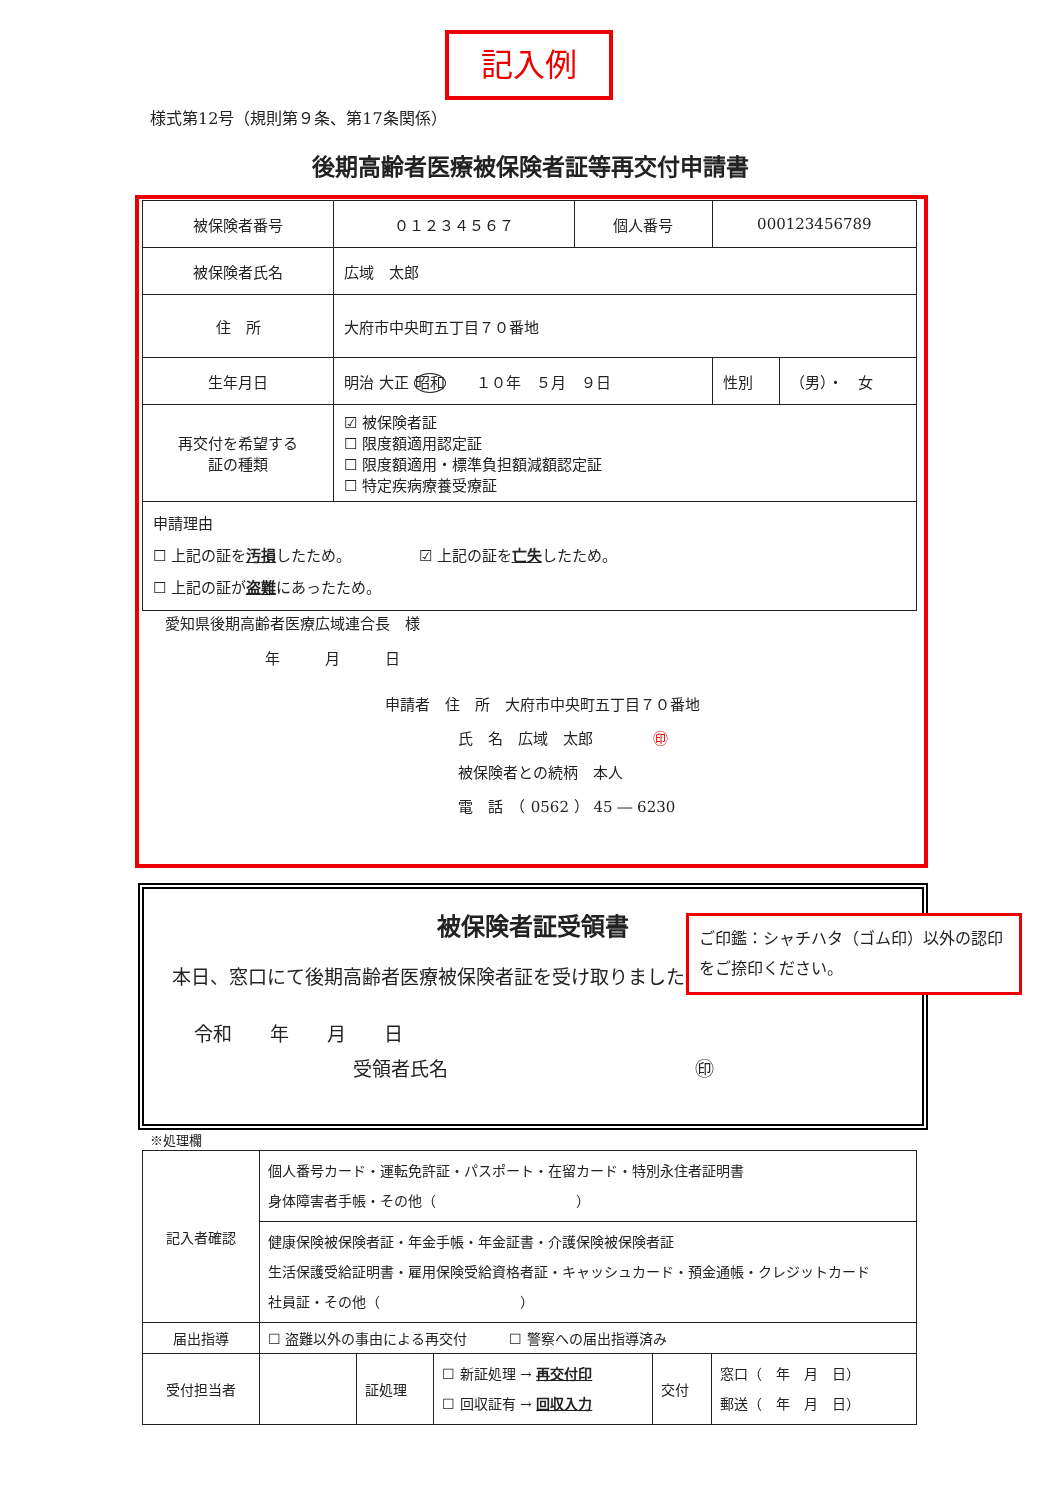記入例
様式第12号（規則第９条、第17条関係）
後期高齢者医療被保険者証等再交付申請書
| 被保険者番号 | ０１２３４５６７ | 個人番号 | 000123456789 | | |
| 被保険者氏名 | 広域 太郎 | | | | |
| 住 所 | 大府市中央町五丁目７０番地 | | | | |
| 生年月日 | 明治 大正 昭和 １０年 ５月 ９日 | | | 性別 | （男）・ 女 |
| 再交付を希望する 証の種類 | ☑ 被保険者証 ☐ 限度額適用認定証 ☐ 限度額適用・標準負担額減額認定証 ☐ 特定疾病療養受療証 | | | | |
| 申請理由 ☐ 上記の証を 汚損 したため。 ☑ 上記の証を 亡失 したため。 ☐ 上記の証が 盗難 にあったため。 | | | | | |
愛知県後期高齢者医療広域連合長　様
年　　　月　　　日
申請者　住　所　大府市中央町五丁目７０番地
氏　名　広域　太郎　　　　㊞
被保険者との続柄　本人
電　話　（ 0562 ） 45 ― 6230
被保険者証受領書
本日、窓口にて後期高齢者医療被保険者証を受け取りました。
令和　　年　　月　　日
受領者氏名　　　　　　　　　　　　　㊞
ご印鑑：シャチハタ（ゴム印）以外の認印をご捺印ください。
※処理欄
| 記入者確認 | 個人番号カード・運転免許証・パスポート・在留カード・特別永住者証明書 身体障害者手帳・その他（ ） | | | | |
| | 健康保険被保険者証・年金手帳・年金証書・介護保険被保険者証 生活保護受給証明書・雇用保険受給資格者証・キャッシュカード・預金通帳・クレジットカード 社員証・その他（ ） | | | | |
| 届出指導 | ☐ 盗難以外の事由による再交付 ☐ 警察への届出指導済み | | | | |
| 受付担当者 | | 証処理 | ☐ 新証処理 → 再交付印 ☐ 回収証有 → 回収入力 | 交付 | 窓口（ 年 月 日） 郵送（ 年 月 日） |